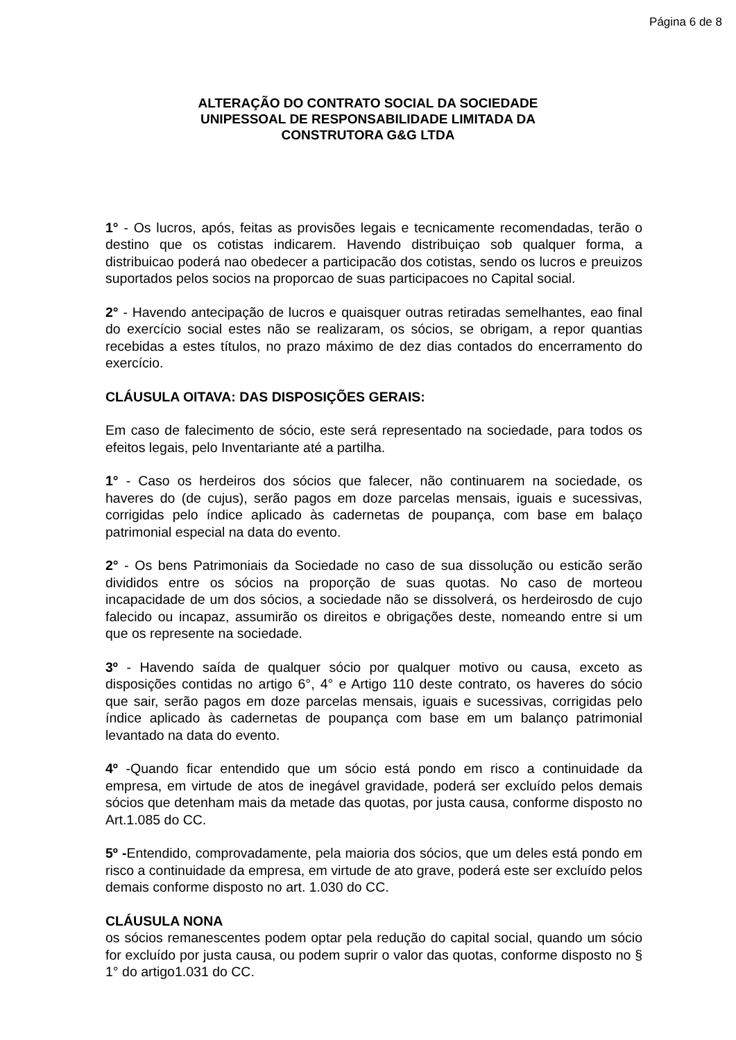Página 6 de 8
ALTERAÇÃO DO CONTRATO SOCIAL DA SOCIEDADE
UNIPESSOAL DE RESPONSABILIDADE LIMITADA DA
CONSTRUTORA G&G LTDA
1° - Os lucros, após, feitas as provisões legais e tecnicamente recomendadas, terão o destino que os cotistas indicarem. Havendo distribuiçao sob qualquer forma, a distribuicao poderá nao obedecer a participacão dos cotistas, sendo os lucros e preuizos suportados pelos socios na proporcao de suas participacoes no Capital social.
2° - Havendo antecipação de lucros e quaisquer outras retiradas semelhantes, eao final do exercício social estes não se realizaram, os sócios, se obrigam, a repor quantias recebidas a estes títulos, no prazo máximo de dez dias contados do encerramento do exercício.
CLÁUSULA OITAVA: DAS DISPOSIÇÕES GERAIS:
Em caso de falecimento de sócio, este será representado na sociedade, para todos os efeitos legais, pelo Inventariante até a partilha.
1° - Caso os herdeiros dos sócios que falecer, não continuarem na sociedade, os haveres do (de cujus), serão pagos em doze parcelas mensais, iguais e sucessivas, corrigidas pelo índice aplicado às cadernetas de poupança, com base em balaço patrimonial especial na data do evento.
2° - Os bens Patrimoniais da Sociedade no caso de sua dissolução ou esticão serão divididos entre os sócios na proporção de suas quotas. No caso de morteou incapacidade de um dos sócios, a sociedade não se dissolverá, os herdeirosdo de cujo falecido ou incapaz, assumirão os direitos e obrigações deste, nomeando entre si um que os represente na sociedade.
3º - Havendo saída de qualquer sócio por qualquer motivo ou causa, exceto as disposições contidas no artigo 6°, 4° e Artigo 110 deste contrato, os haveres do sócio que sair, serão pagos em doze parcelas mensais, iguais e sucessivas, corrigidas pelo índice aplicado às cadernetas de poupança com base em um balanço patrimonial levantado na data do evento.
4º -Quando ficar entendido que um sócio está pondo em risco a continuidade da empresa, em virtude de atos de inegável gravidade, poderá ser excluído pelos demais sócios que detenham mais da metade das quotas, por justa causa, conforme disposto no Art.1.085 do CC.
5º -Entendido, comprovadamente, pela maioria dos sócios, que um deles está pondo em risco a continuidade da empresa, em virtude de ato grave, poderá este ser excluído pelos demais conforme disposto no art. 1.030 do CC.
CLÁUSULA NONA
os sócios remanescentes podem optar pela redução do capital social, quando um sócio for excluído por justa causa, ou podem suprir o valor das quotas, conforme disposto no § 1° do artigo1.031 do CC.